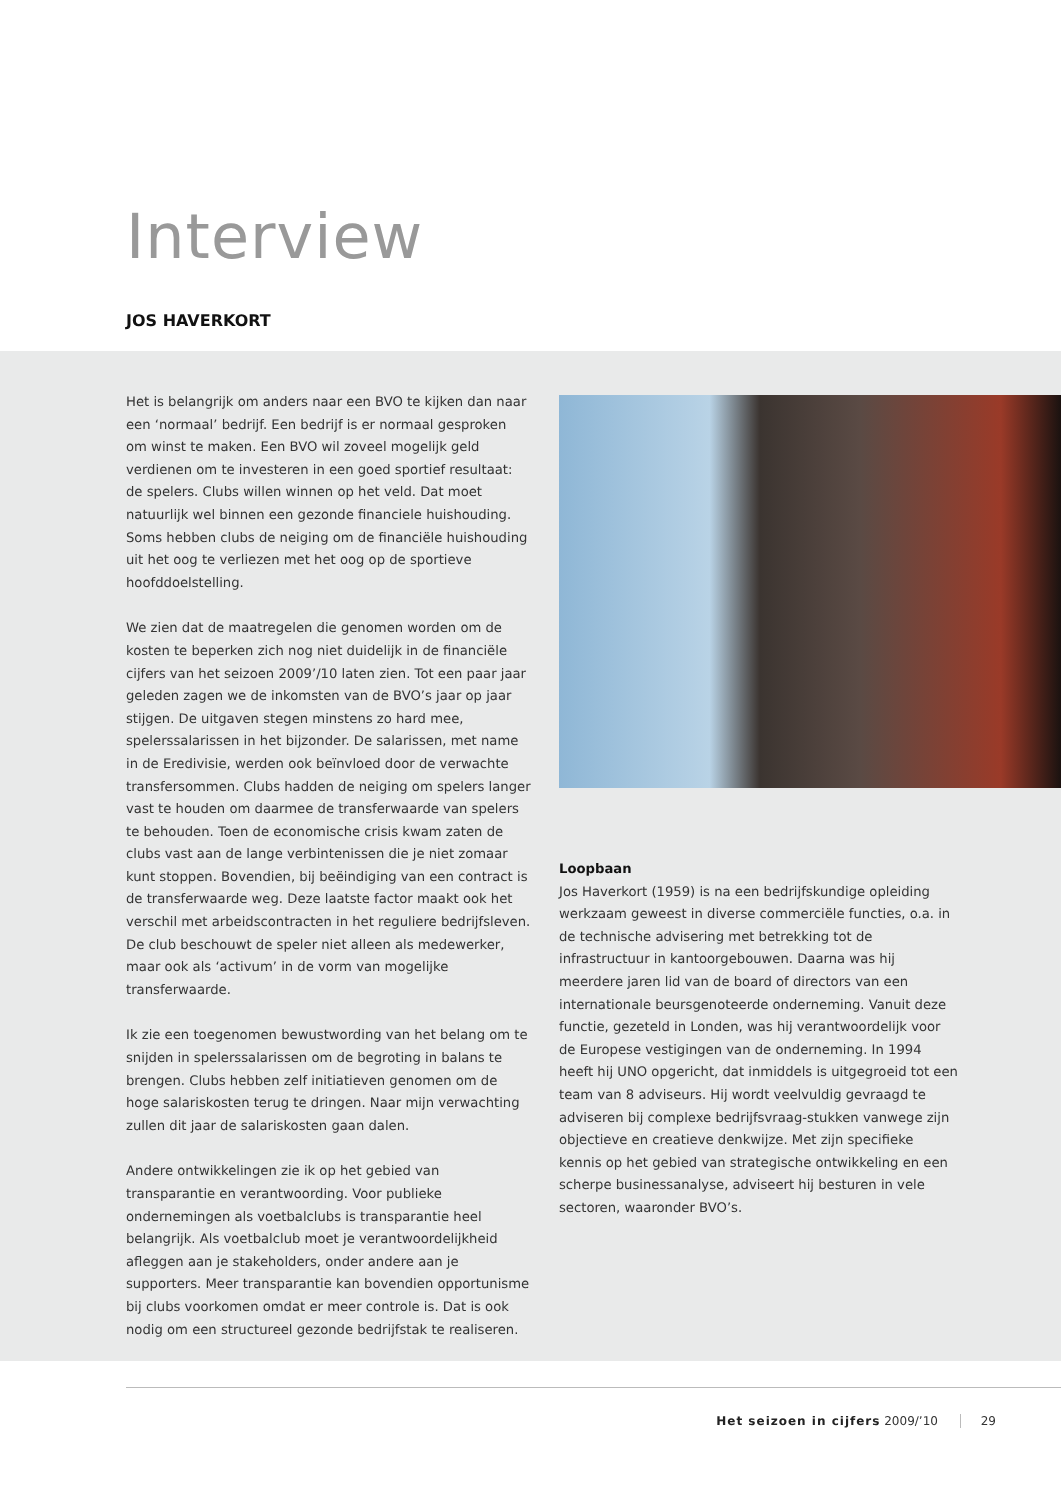Interview
JOS HAVERKORT
Het is belangrijk om anders naar een BVO te kijken dan naar een ‘normaal’ bedrijf. Een bedrijf is er normaal gesproken om winst te maken. Een BVO wil zoveel mogelijk geld verdienen om te investeren in een goed sportief resultaat: de spelers. Clubs willen winnen op het veld. Dat moet natuurlijk wel binnen een gezonde financiele huishouding. Soms hebben clubs de neiging om de financiële huishouding uit het oog te verliezen met het oog op de sportieve hoofddoelstelling.
We zien dat de maatregelen die genomen worden om de kosten te beperken zich nog niet duidelijk in de financiële cijfers van het seizoen 2009’/10 laten zien. Tot een paar jaar geleden zagen we de inkomsten van de BVO’s jaar op jaar stijgen. De uitgaven stegen minstens zo hard mee, spelerssalarissen in het bijzonder. De salarissen, met name in de Eredivisie, werden ook beïnvloed door de verwachte transfersommen. Clubs hadden de neiging om spelers langer vast te houden om daarmee de transferwaarde van spelers te behouden. Toen de economische crisis kwam zaten de clubs vast aan de lange verbintenissen die je niet zomaar kunt stoppen. Bovendien, bij beëindiging van een contract is de transferwaarde weg. Deze laatste factor maakt ook het verschil met arbeidscontracten in het reguliere bedrijfsleven. De club beschouwt de speler niet alleen als medewerker, maar ook als ‘activum’ in de vorm van mogelijke transferwaarde.
Ik zie een toegenomen bewustwording van het belang om te snijden in spelerssalarissen om de begroting in balans te brengen. Clubs hebben zelf initiatieven genomen om de hoge salariskosten terug te dringen. Naar mijn verwachting zullen dit jaar de salariskosten gaan dalen.
Andere ontwikkelingen zie ik op het gebied van transparantie en verantwoording. Voor publieke ondernemingen als voetbalclubs is transparantie heel belangrijk. Als voetbalclub moet je verantwoordelijkheid afleggen aan je stakeholders, onder andere aan je supporters. Meer transparantie kan bovendien opportunisme bij clubs voorkomen omdat er meer controle is. Dat is ook nodig om een structureel gezonde bedrijfstak te realiseren.
Loopbaan
Jos Haverkort (1959) is na een bedrijfskundige opleiding werkzaam geweest in diverse commerciële functies, o.a. in de technische advisering met betrekking tot de infrastructuur in kantoorgebouwen. Daarna was hij meerdere jaren lid van de board of directors van een internationale beursgenoteerde onderneming. Vanuit deze functie, gezeteld in Londen, was hij verantwoordelijk voor de Europese vestigingen van de onderneming. In 1994 heeft hij UNO opgericht, dat inmiddels is uitgegroeid tot een team van 8 adviseurs. Hij wordt veelvuldig gevraagd te adviseren bij complexe bedrijfsvraag-stukken vanwege zijn objectieve en creatieve denkwijze. Met zijn specifieke kennis op het gebied van strategische ontwikkeling en een scherpe businessanalyse, adviseert hij besturen in vele sectoren, waaronder BVO’s.
Het seizoen in cijfers 2009/’10 29